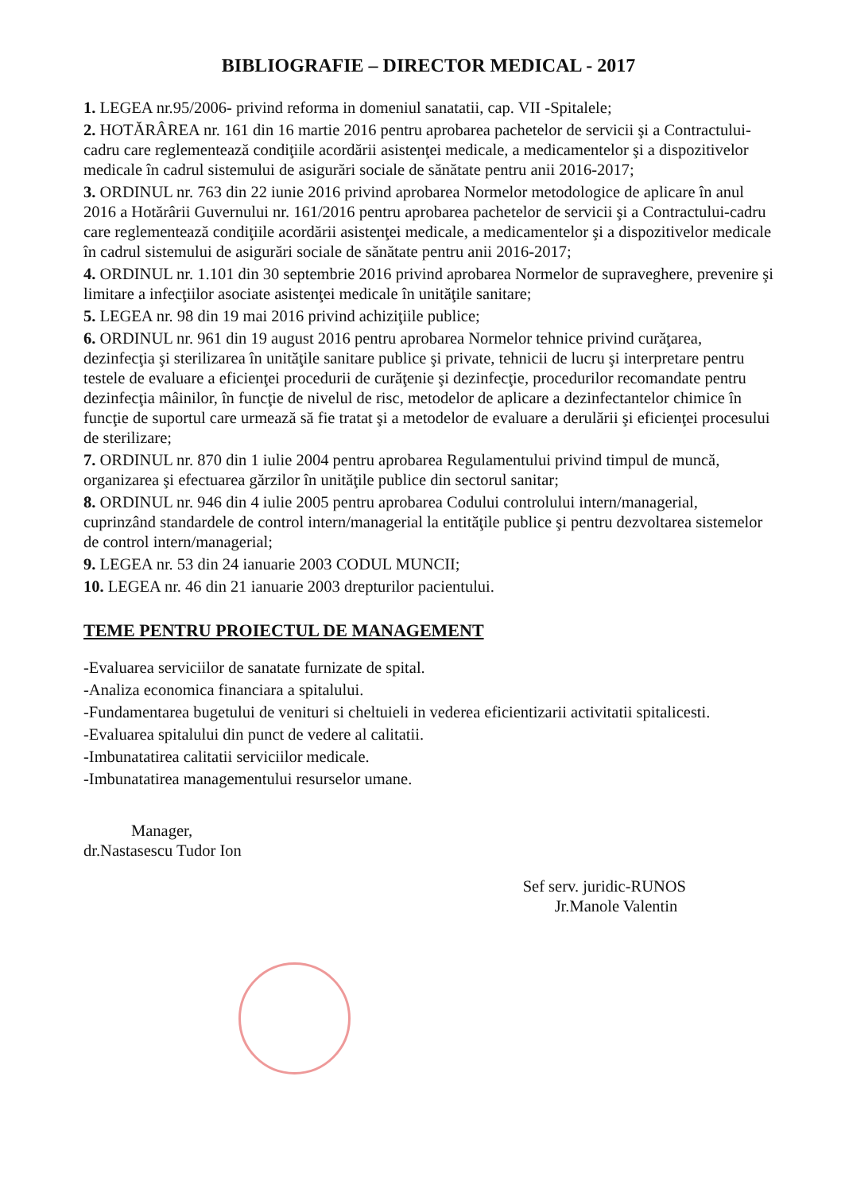BIBLIOGRAFIE – DIRECTOR MEDICAL - 2017
1. LEGEA nr.95/2006- privind reforma in domeniul sanatatii, cap. VII -Spitalele;
2. HOTĂRÂREA nr. 161 din 16 martie 2016 pentru aprobarea pachetelor de servicii şi a Contractului-cadru care reglementează condiţiile acordării asistenţei medicale, a medicamentelor şi a dispozitivelor medicale în cadrul sistemului de asigurări sociale de sănătate pentru anii 2016-2017;
3. ORDINUL nr. 763 din 22 iunie 2016 privind aprobarea Normelor metodologice de aplicare în anul 2016 a Hotărârii Guvernului nr. 161/2016 pentru aprobarea pachetelor de servicii şi a Contractului-cadru care reglementează condiţiile acordării asistenţei medicale, a medicamentelor şi a dispozitivelor medicale în cadrul sistemului de asigurări sociale de sănătate pentru anii 2016-2017;
4. ORDINUL nr. 1.101 din 30 septembrie 2016 privind aprobarea Normelor de supraveghere, prevenire şi limitare a infecţiilor asociate asistenţei medicale în unităţile sanitare;
5. LEGEA nr. 98 din 19 mai 2016 privind achiziţiile publice;
6. ORDINUL nr. 961 din 19 august 2016 pentru aprobarea Normelor tehnice privind curăţarea, dezinfecţia şi sterilizarea în unităţile sanitare publice şi private, tehnicii de lucru şi interpretare pentru testele de evaluare a eficienţei procedurii de curăţenie şi dezinfecţie, procedurilor recomandate pentru dezinfecţia mâinilor, în funcţie de nivelul de risc, metodelor de aplicare a dezinfectantelor chimice în funcţie de suportul care urmează să fie tratat şi a metodelor de evaluare a derulării şi eficienţei procesului de sterilizare;
7. ORDINUL nr. 870 din 1 iulie 2004 pentru aprobarea Regulamentului privind timpul de muncă, organizarea şi efectuarea gărzilor în unităţile publice din sectorul sanitar;
8. ORDINUL nr. 946 din 4 iulie 2005 pentru aprobarea Codului controlului intern/managerial, cuprinzând standardele de control intern/managerial la entităţile publice şi pentru dezvoltarea sistemelor de control intern/managerial;
9. LEGEA nr. 53 din 24 ianuarie 2003 CODUL MUNCII;
10. LEGEA nr. 46 din 21 ianuarie 2003 drepturilor pacientului.
TEME PENTRU PROIECTUL DE MANAGEMENT
-Evaluarea serviciilor de sanatate furnizate de spital.
-Analiza economica financiara a spitalului.
-Fundamentarea bugetului de venituri si cheltuieli in vederea eficientizarii activitatii spitalicesti.
-Evaluarea spitalului din punct de vedere al calitatii.
-Imbunatatirea calitatii serviciilor medicale.
-Imbunatatirea managementului resurselor umane.
Manager,
dr.Nastasescu Tudor Ion
Sef serv. juridic-RUNOS
Jr.Manole Valentin